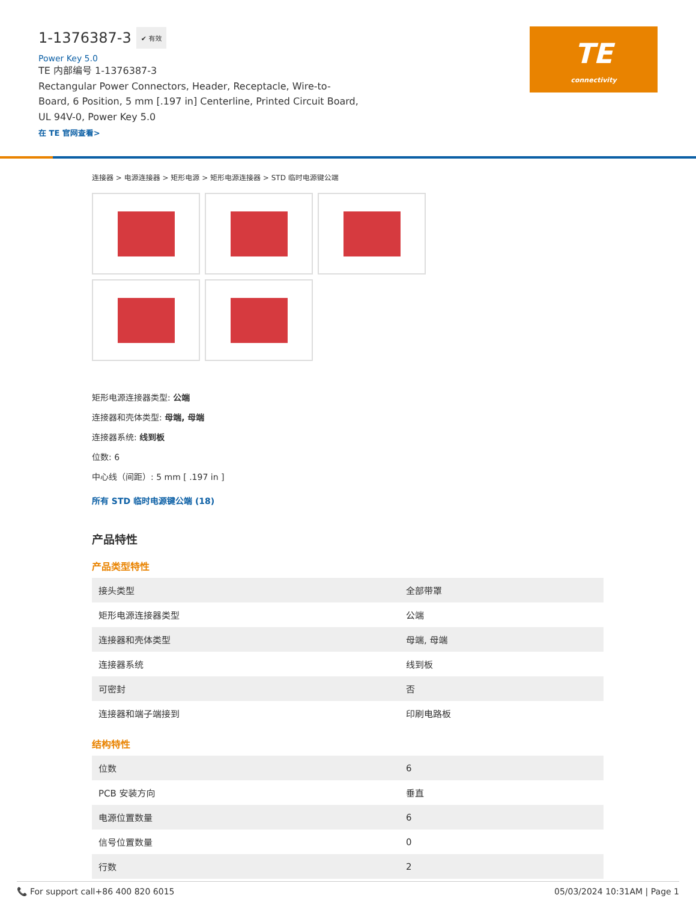1-1376387-3 ✔ 有效
Power Key 5.0
TE 内部编号 1-1376387-3
Rectangular Power Connectors, Header, Receptacle, Wire-to-
Board, 6 Position, 5 mm [.197 in] Centerline, Printed Circuit Board,
UL 94V-0, Power Key 5.0
在 TE 官网查看>
TE
connectivity
连接器 > 电源连接器 > 矩形电源 > 矩形电源连接器 > STD 临时电源键公端
矩形电源连接器类型: 公端
连接器和壳体类型: 母端, 母端
连接器系统: 线到板
位数: 6
中心线（间距）: 5 mm [ .197 in ]
所有 STD 临时电源键公端 (18)
产品特性
产品类型特性
| 接头类型 | 全部带罩 |
| 矩形电源连接器类型 | 公端 |
| 连接器和壳体类型 | 母端, 母端 |
| 连接器系统 | 线到板 |
| 可密封 | 否 |
| 连接器和端子端接到 | 印刷电路板 |
结构特性
| 位数 | 6 |
| PCB 安装方向 | 垂直 |
| 电源位置数量 | 6 |
| 信号位置数量 | 0 |
| 行数 | 2 |
📞 For support call+86 400 820 6015 05/03/2024 10:31AM | Page 1